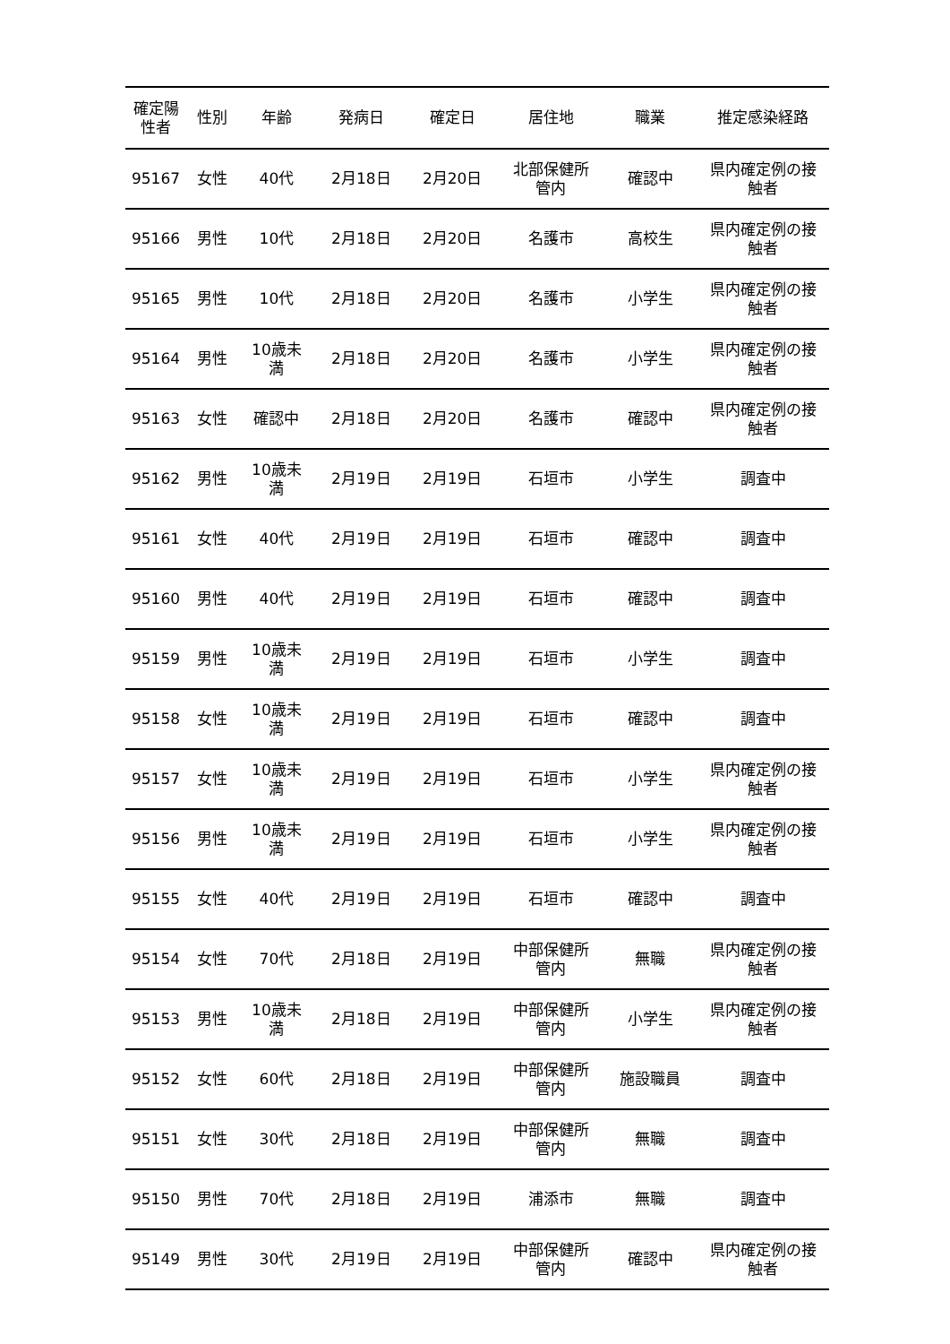| 確定陽 性者 | 性別 | 年齢 | 発病日 | 確定日 | 居住地 | 職業 | 推定感染経路 |
| --- | --- | --- | --- | --- | --- | --- | --- |
| 95167 | 女性 | 40代 | 2月18日 | 2月20日 | 北部保健所 管内 | 確認中 | 県内確定例の接 触者 |
| 95166 | 男性 | 10代 | 2月18日 | 2月20日 | 名護市 | 高校生 | 県内確定例の接 触者 |
| 95165 | 男性 | 10代 | 2月18日 | 2月20日 | 名護市 | 小学生 | 県内確定例の接 触者 |
| 95164 | 男性 | 10歳未 満 | 2月18日 | 2月20日 | 名護市 | 小学生 | 県内確定例の接 触者 |
| 95163 | 女性 | 確認中 | 2月18日 | 2月20日 | 名護市 | 確認中 | 県内確定例の接 触者 |
| 95162 | 男性 | 10歳未 満 | 2月19日 | 2月19日 | 石垣市 | 小学生 | 調査中 |
| 95161 | 女性 | 40代 | 2月19日 | 2月19日 | 石垣市 | 確認中 | 調査中 |
| 95160 | 男性 | 40代 | 2月19日 | 2月19日 | 石垣市 | 確認中 | 調査中 |
| 95159 | 男性 | 10歳未 満 | 2月19日 | 2月19日 | 石垣市 | 小学生 | 調査中 |
| 95158 | 女性 | 10歳未 満 | 2月19日 | 2月19日 | 石垣市 | 確認中 | 調査中 |
| 95157 | 女性 | 10歳未 満 | 2月19日 | 2月19日 | 石垣市 | 小学生 | 県内確定例の接 触者 |
| 95156 | 男性 | 10歳未 満 | 2月19日 | 2月19日 | 石垣市 | 小学生 | 県内確定例の接 触者 |
| 95155 | 女性 | 40代 | 2月19日 | 2月19日 | 石垣市 | 確認中 | 調査中 |
| 95154 | 女性 | 70代 | 2月18日 | 2月19日 | 中部保健所 管内 | 無職 | 県内確定例の接 触者 |
| 95153 | 男性 | 10歳未 満 | 2月18日 | 2月19日 | 中部保健所 管内 | 小学生 | 県内確定例の接 触者 |
| 95152 | 女性 | 60代 | 2月18日 | 2月19日 | 中部保健所 管内 | 施設職員 | 調査中 |
| 95151 | 女性 | 30代 | 2月18日 | 2月19日 | 中部保健所 管内 | 無職 | 調査中 |
| 95150 | 男性 | 70代 | 2月18日 | 2月19日 | 浦添市 | 無職 | 調査中 |
| 95149 | 男性 | 30代 | 2月19日 | 2月19日 | 中部保健所 管内 | 確認中 | 県内確定例の接 触者 |